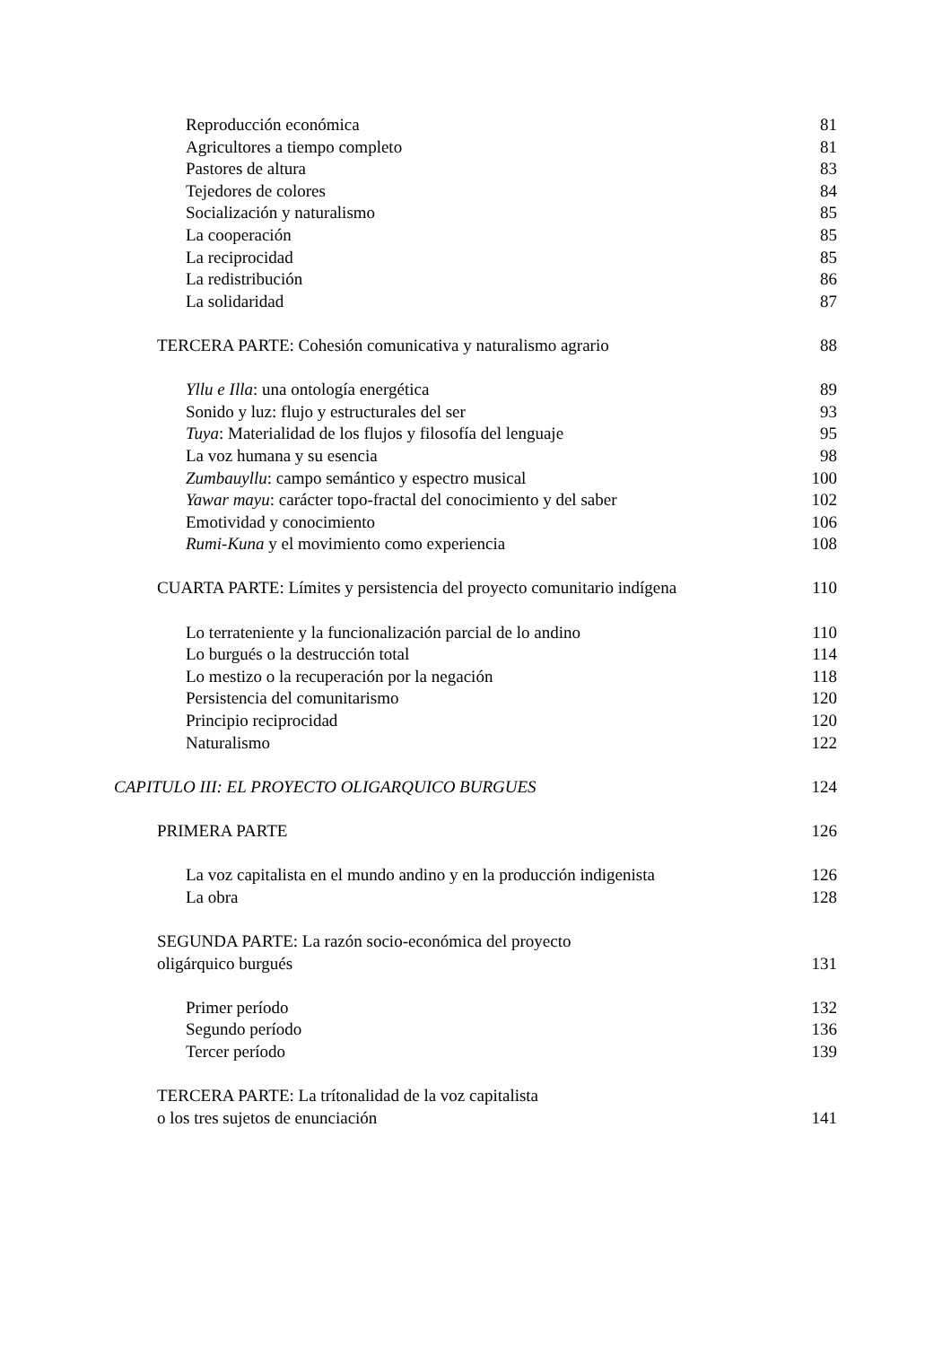Reproducción económica 81
Agricultores a tiempo completo 81
Pastores de altura 83
Tejedores de colores 84
Socialización y naturalismo 85
La cooperación 85
La reciprocidad 85
La redistribución 86
La solidaridad 87
TERCERA PARTE: Cohesión comunicativa y naturalismo agrario 88
Yllu e Illa: una ontología energética 89
Sonido y luz: flujo y estructurales del ser 93
Tuya: Materialidad de los flujos y filosofía del lenguaje 95
La voz humana y su esencia 98
Zumbauyllu: campo semántico y espectro musical 100
Yawar mayu: carácter topo-fractal del conocimiento y del saber 102
Emotividad y conocimiento 106
Rumi-Kuna y el movimiento como experiencia 108
CUARTA PARTE: Límites y persistencia del proyecto comunitario indígena 110
Lo terrateniente y la funcionalización parcial de lo andino 110
Lo burgués o la destrucción total 114
Lo mestizo o la recuperación por la negación 118
Persistencia del comunitarismo 120
Principio reciprocidad 120
Naturalismo 122
CAPITULO III: EL PROYECTO OLIGARQUICO BURGUES 124
PRIMERA PARTE 126
La voz capitalista en el mundo andino y en la producción indigenista 126
La obra 128
SEGUNDA PARTE: La razón socio-económica del proyecto
oligárquico burgués 131
Primer período 132
Segundo período 136
Tercer período 139
TERCERA PARTE: La trítonalidad de la voz capitalista
o los tres sujetos de enunciación 141